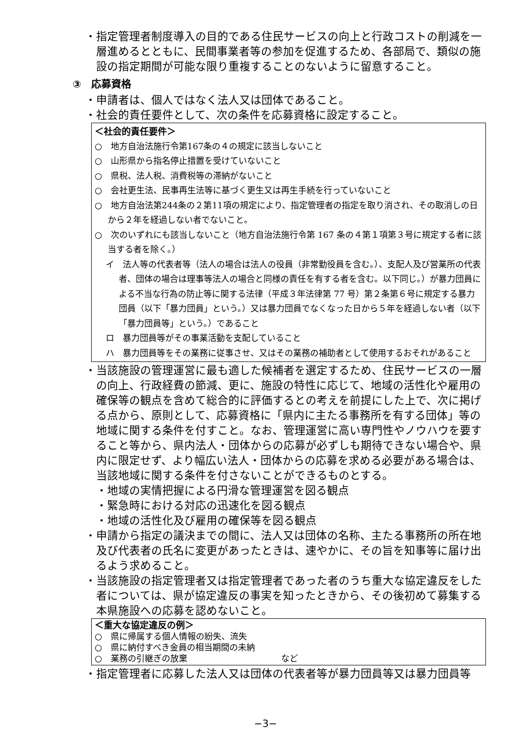・指定管理者制度導入の目的である住民サービスの向上と行政コストの削減を一層進めるとともに、民間事業者等の参加を促進するため、各部局で、類似の施設の指定期間が可能な限り重複することのないように留意すること。
③　応募資格
・申請者は、個人ではなく法人又は団体であること。
・社会的責任要件として、次の条件を応募資格に設定すること。
＜社会的責任要件＞
○　地方自治法施行令第167条の４の規定に該当しないこと
○　山形県から指名停止措置を受けていないこと
○　県税、法人税、消費税等の滞納がないこと
○　会社更生法、民事再生法等に基づく更生又は再生手続を行っていないこと
○　地方自治法第244条の２第11項の規定により、指定管理者の指定を取り消され、その取消しの日から２年を経過しない者でないこと。
○　次のいずれにも該当しないこと（地方自治法施行令第 167 条の４第１項第３号に規定する者に該当する者を除く。）
イ　法人等の代表者等（法人の場合は法人の役員（非常勤役員を含む。）、支配人及び営業所の代表者、団体の場合は理事等法人の場合と同様の責任を有する者を含む。以下同じ。）が暴力団員による不当な行為の防止等に関する法律（平成３年法律第 77 号）第２条第６号に規定する暴力団員（以下「暴力団員」という。）又は暴力団員でなくなった日から５年を経過しない者（以下「暴力団員等」という。）であること
ロ　暴力団員等がその事業活動を支配していること
ハ　暴力団員等をその業務に従事させ、又はその業務の補助者として使用するおそれがあること
・当該施設の管理運営に最も適した候補者を選定するため、住民サービスの一層の向上、行政経費の節減、更に、施設の特性に応じて、地域の活性化や雇用の確保等の観点を含めて総合的に評価するとの考えを前提にした上で、次に掲げる点から、原則として、応募資格に「県内に主たる事務所を有する団体」等の地域に関する条件を付すこと。なお、管理運営に高い専門性やノウハウを要すること等から、県内法人・団体からの応募が必ずしも期待できない場合や、県内に限定せず、より幅広い法人・団体からの応募を求める必要がある場合は、当該地域に関する条件を付さないことができるものとする。
・地域の実情把握による円滑な管理運営を図る観点
・緊急時における対応の迅速化を図る観点
・地域の活性化及び雇用の確保等を図る観点
・申請から指定の議決までの間に、法人又は団体の名称、主たる事務所の所在地及び代表者の氏名に変更があったときは、速やかに、その旨を知事等に届け出るよう求めること。
・当該施設の指定管理者又は指定管理者であった者のうち重大な協定違反をした者については、県が協定違反の事実を知ったときから、その後初めて募集する本県施設への応募を認めないこと。
＜重大な協定違反の例＞
○　県に帰属する個人情報の紛失、流失
○　県に納付すべき金員の相当期間の未納
○　業務の引継ぎの放棄　　　　　　　　　　　など
・指定管理者に応募した法人又は団体の代表者等が暴力団員等又は暴力団員等
−3−